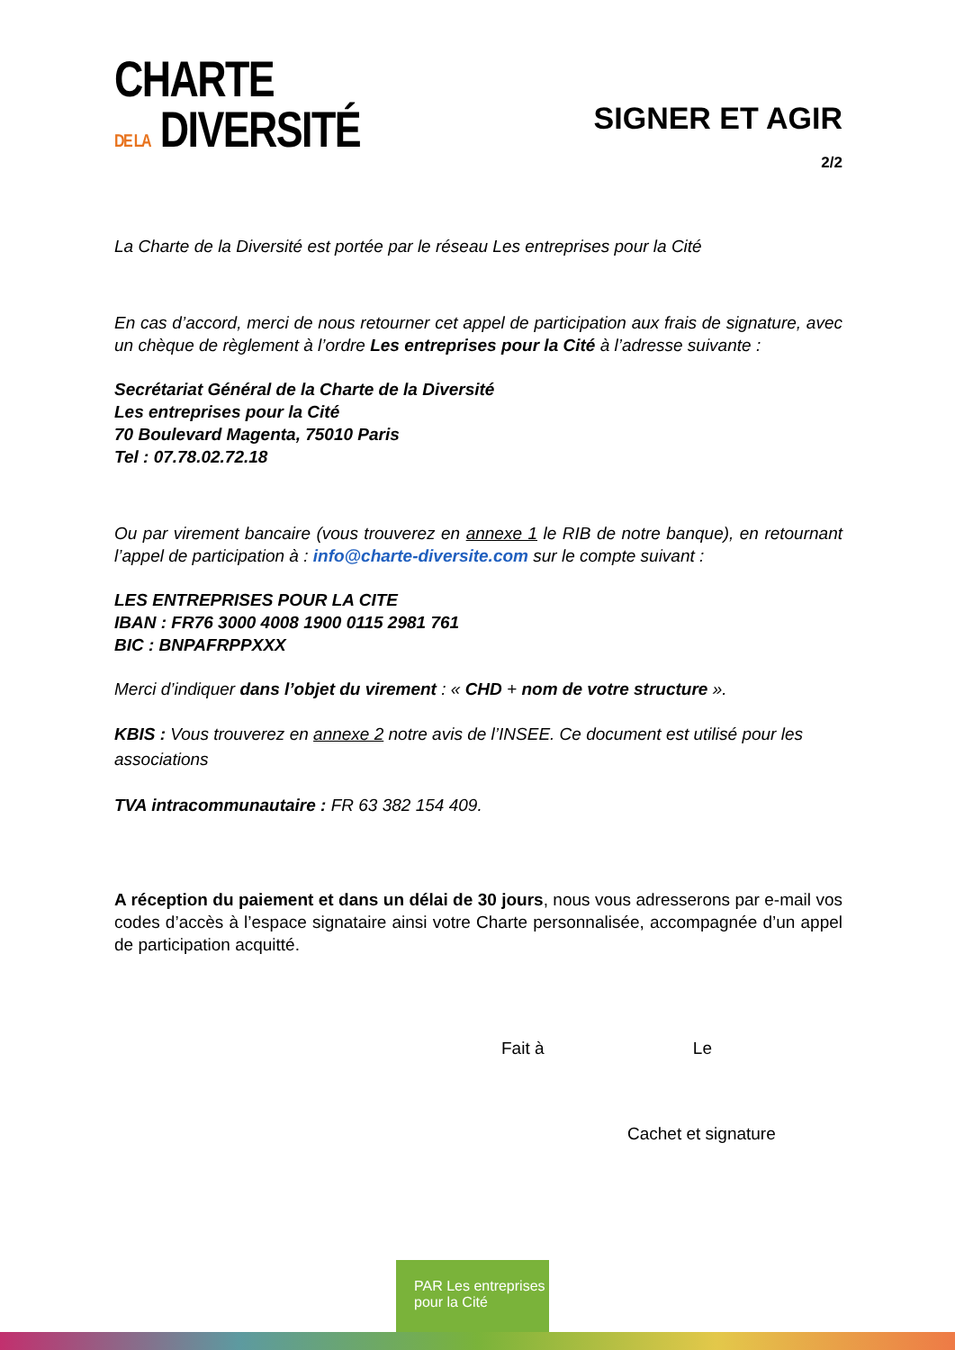CHARTE
DE LA DIVERSITÉ
SIGNER ET AGIR
2/2
La Charte de la Diversité est portée par le réseau Les entreprises pour la Cité
En cas d’accord, merci de nous retourner cet appel de participation aux frais de signature, avec un chèque de règlement à l’ordre Les entreprises pour la Cité à l’adresse suivante :
Secrétariat Général de la Charte de la Diversité
Les entreprises pour la Cité
70 Boulevard Magenta, 75010 Paris
Tel : 07.78.02.72.18
Ou par virement bancaire (vous trouverez en annexe 1 le RIB de notre banque), en retournant l’appel de participation à : info@charte-diversite.com sur le compte suivant :
LES ENTREPRISES POUR LA CITE
IBAN : FR76 3000 4008 1900 0115 2981 761
BIC : BNPAFRPPXXX
Merci d’indiquer dans l’objet du virement : « CHD + nom de votre structure ».
KBIS : Vous trouverez en annexe 2 notre avis de l’INSEE. Ce document est utilisé pour les associations
TVA intracommunautaire : FR 63 382 154 409.
A réception du paiement et dans un délai de 30 jours, nous vous adresserons par e-mail vos codes d’accès à l’espace signataire ainsi votre Charte personnalisée, accompagnée d’un appel de participation acquitté.
Fait à Le
Cachet et signature
PAR Les entreprises pour la Cité